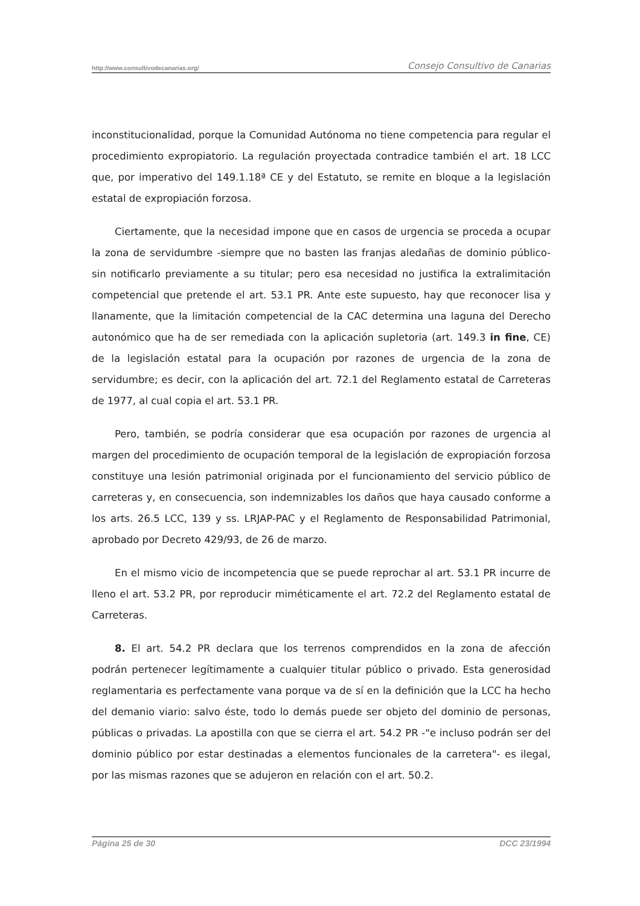http://www.consultivodecanarias.org/ Consejo Consultivo de Canarias
inconstitucionalidad, porque la Comunidad Autónoma no tiene competencia para regular el procedimiento expropiatorio. La regulación proyectada contradice también el art. 18 LCC que, por imperativo del 149.1.18ª CE y del Estatuto, se remite en bloque a la legislación estatal de expropiación forzosa.
Ciertamente, que la necesidad impone que en casos de urgencia se proceda a ocupar la zona de servidumbre -siempre que no basten las franjas aledañas de dominio público- sin notificarlo previamente a su titular; pero esa necesidad no justifica la extralimitación competencial que pretende el art. 53.1 PR. Ante este supuesto, hay que reconocer lisa y llanamente, que la limitación competencial de la CAC determina una laguna del Derecho autonómico que ha de ser remediada con la aplicación supletoria (art. 149.3 in fine, CE) de la legislación estatal para la ocupación por razones de urgencia de la zona de servidumbre; es decir, con la aplicación del art. 72.1 del Reglamento estatal de Carreteras de 1977, al cual copia el art. 53.1 PR.
Pero, también, se podría considerar que esa ocupación por razones de urgencia al margen del procedimiento de ocupación temporal de la legislación de expropiación forzosa constituye una lesión patrimonial originada por el funcionamiento del servicio público de carreteras y, en consecuencia, son indemnizables los daños que haya causado conforme a los arts. 26.5 LCC, 139 y ss. LRJAP-PAC y el Reglamento de Responsabilidad Patrimonial, aprobado por Decreto 429/93, de 26 de marzo.
En el mismo vicio de incompetencia que se puede reprochar al art. 53.1 PR incurre de lleno el art. 53.2 PR, por reproducir miméticamente el art. 72.2 del Reglamento estatal de Carreteras.
8. El art. 54.2 PR declara que los terrenos comprendidos en la zona de afección podrán pertenecer legítimamente a cualquier titular público o privado. Esta generosidad reglamentaria es perfectamente vana porque va de sí en la definición que la LCC ha hecho del demanio viario: salvo éste, todo lo demás puede ser objeto del dominio de personas, públicas o privadas. La apostilla con que se cierra el art. 54.2 PR -"e incluso podrán ser del dominio público por estar destinadas a elementos funcionales de la carretera"- es ilegal, por las mismas razones que se adujeron en relación con el art. 50.2.
Página 25 de 30 DCC 23/1994